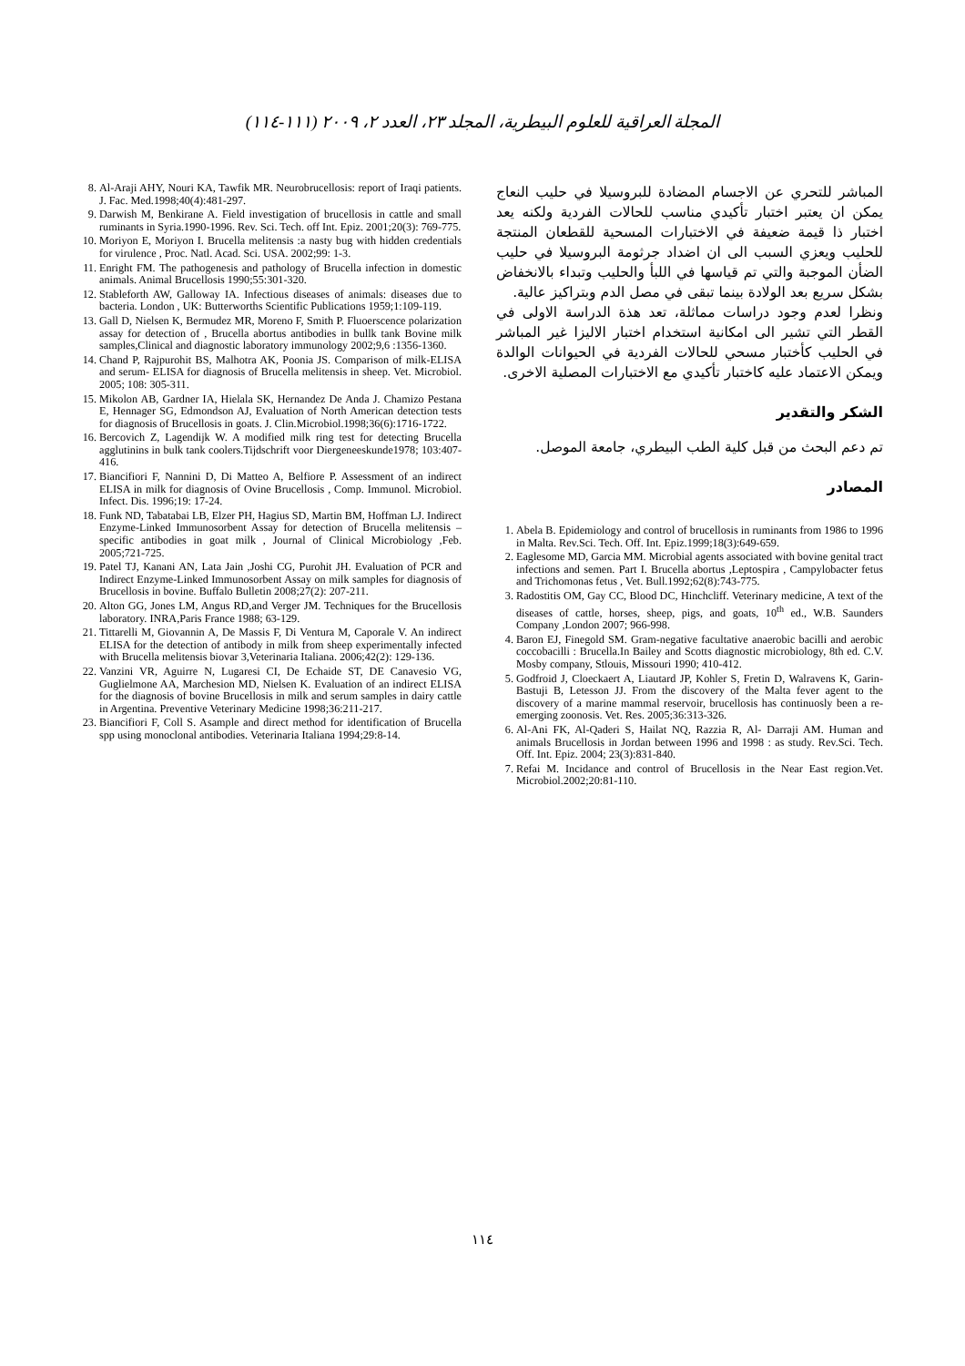المجلة العراقية للعلوم البيطرية، المجلد ٢٣، العدد ٢، ٢٠٠٩ (١١١-١١٤)
المباشر للتحري عن الاجسام المضادة للبروسيلا في حليب النعاج يمكن ان يعتبر اختبار تأكيدي مناسب للحالات الفردية ولكنه يعد اختبار ذا قيمة ضعيفة في الاختبارات المسحية للقطعان المنتجة للحليب ويعزي السبب الى ان اضداد جرثومة البروسيلا في حليب الضأن الموجبة والتي تم قياسها في اللبأ والحليب وتبداء بالانخفاض بشكل سريع بعد الولادة بينما تبقى في مصل الدم وبتراكيز عالية.
ونظرا لعدم وجود دراسات مماثلة، تعد هذة الدراسة الاولى في القطر التي تشير الى امكانية استخدام اختبار الاليزا غير المباشر في الحليب كأختبار مسحي للحالات الفردية في الحيوانات الوالدة ويمكن الاعتماد عليه كاختبار تأكيدي مع الاختبارات المصلية الاخرى.
الشكر والتقدير
تم دعم البحث من قبل كلية الطب البيطري، جامعة الموصل.
المصادر
1. Abela B. Epidemiology and control of brucellosis in ruminants from 1986 to 1996 in Malta. Rev.Sci. Tech. Off. Int. Epiz.1999;18(3):649-659.
2. Eaglesome MD, Garcia MM. Microbial agents associated with bovine genital tract infections and semen. Part I. Brucella abortus ,Leptospira , Campylobacter fetus and Trichomonas fetus , Vet. Bull.1992;62(8):743-775.
3. Radostitis OM, Gay CC, Blood DC, Hinchcliff. Veterinary medicine, A text of the diseases of cattle, horses, sheep, pigs, and goats, 10<sup>th</sup> ed., W.B. Saunders Company ,London 2007; 966-998.
4. Baron EJ, Finegold SM. Gram-negative facultative anaerobic bacilli and aerobic coccobacilli : Brucella.In Bailey and Scotts diagnostic microbiology, 8th ed. C.V. Mosby company, Stlouis, Missouri 1990; 410-412.
5. Godfroid J, Cloeckaert A, Liautard JP, Kohler S, Fretin D, Walravens K, Garin-Bastuji B, Letesson JJ. From the discovery of the Malta fever agent to the discovery of a marine mammal reservoir, brucellosis has continuosly been a re-emerging zoonosis. Vet. Res. 2005;36:313-326.
6. Al-Ani FK, Al-Qaderi S, Hailat NQ, Razzia R, Al- Darraji AM. Human and animals Brucellosis in Jordan between 1996 and 1998 : as study. Rev.Sci. Tech. Off. Int. Epiz. 2004; 23(3):831-840.
7. Refai M. Incidance and control of Brucellosis in the Near East region.Vet. Microbiol.2002;20:81-110.
8. Al-Araji AHY, Nouri KA, Tawfik MR. Neurobrucellosis: report of Iraqi patients. J. Fac. Med.1998;40(4):481-297.
9. Darwish M, Benkirane A. Field investigation of brucellosis in cattle and small ruminants in Syria.1990-1996. Rev. Sci. Tech. off Int. Epiz. 2001;20(3): 769-775.
10. Moriyon E, Moriyon I. Brucella melitensis :a nasty bug with hidden credentials for virulence , Proc. Natl. Acad. Sci. USA. 2002;99: 1-3.
11. Enright FM. The pathogenesis and pathology of Brucella infection in domestic animals. Animal Brucellosis 1990;55:301-320.
12. Stableforth AW, Galloway IA. Infectious diseases of animals: diseases due to bacteria. London , UK: Butterworths Scientific Publications 1959;1:109-119.
13. Gall D, Nielsen K, Bermudez MR, Moreno F, Smith P. Fluoerscence polarization assay for detection of , Brucella abortus antibodies in bullk tank Bovine milk samples,Clinical and diagnostic laboratory immunology 2002;9,6 :1356-1360.
14. Chand P, Rajpurohit BS, Malhotra AK, Poonia JS. Comparison of milk-ELISA and serum- ELISA for diagnosis of Brucella melitensis in sheep. Vet. Microbiol. 2005; 108: 305-311.
15. Mikolon AB, Gardner IA, Hielala SK, Hernandez De Anda J. Chamizo Pestana E, Hennager SG, Edmondson AJ, Evaluation of North American detection tests for diagnosis of Brucellosis in goats. J. Clin.Microbiol.1998;36(6):1716-1722.
16. Bercovich Z, Lagendijk W. A modified milk ring test for detecting Brucella agglutinins in bulk tank coolers.Tijdschrift voor Diergeneeskunde1978; 103:407-416.
17. Biancifiori F, Nannini D, Di Matteo A, Belfiore P. Assessment of an indirect ELISA in milk for diagnosis of Ovine Brucellosis , Comp. Immunol. Microbiol. Infect. Dis. 1996;19: 17-24.
18. Funk ND, Tabatabai LB, Elzer PH, Hagius SD, Martin BM, Hoffman LJ. Indirect Enzyme-Linked Immunosorbent Assay for detection of Brucella melitensis –specific antibodies in goat milk , Journal of Clinical Microbiology ,Feb. 2005;721-725.
19. Patel TJ, Kanani AN, Lata Jain ,Joshi CG, Purohit JH. Evaluation of PCR and Indirect Enzyme-Linked Immunosorbent Assay on milk samples for diagnosis of Brucellosis in bovine. Buffalo Bulletin 2008;27(2): 207-211.
20. Alton GG, Jones LM, Angus RD,and Verger JM. Techniques for the Brucellosis laboratory. INRA,Paris France 1988; 63-129.
21. Tittarelli M, Giovannin A, De Massis F, Di Ventura M, Caporale V. An indirect ELISA for the detection of antibody in milk from sheep experimentally infected with Brucella melitensis biovar 3,Veterinaria Italiana. 2006;42(2): 129-136.
22. Vanzini VR, Aguirre N, Lugaresi CI, De Echaide ST, DE Canavesio VG, Guglielmone AA, Marchesion MD, Nielsen K. Evaluation of an indirect ELISA for the diagnosis of bovine Brucellosis in milk and serum samples in dairy cattle in Argentina. Preventive Veterinary Medicine 1998;36:211-217.
23. Biancifiori F, Coll S. Asample and direct method for identification of Brucella spp using monoclonal antibodies. Veterinaria Italiana 1994;29:8-14.
١١٤